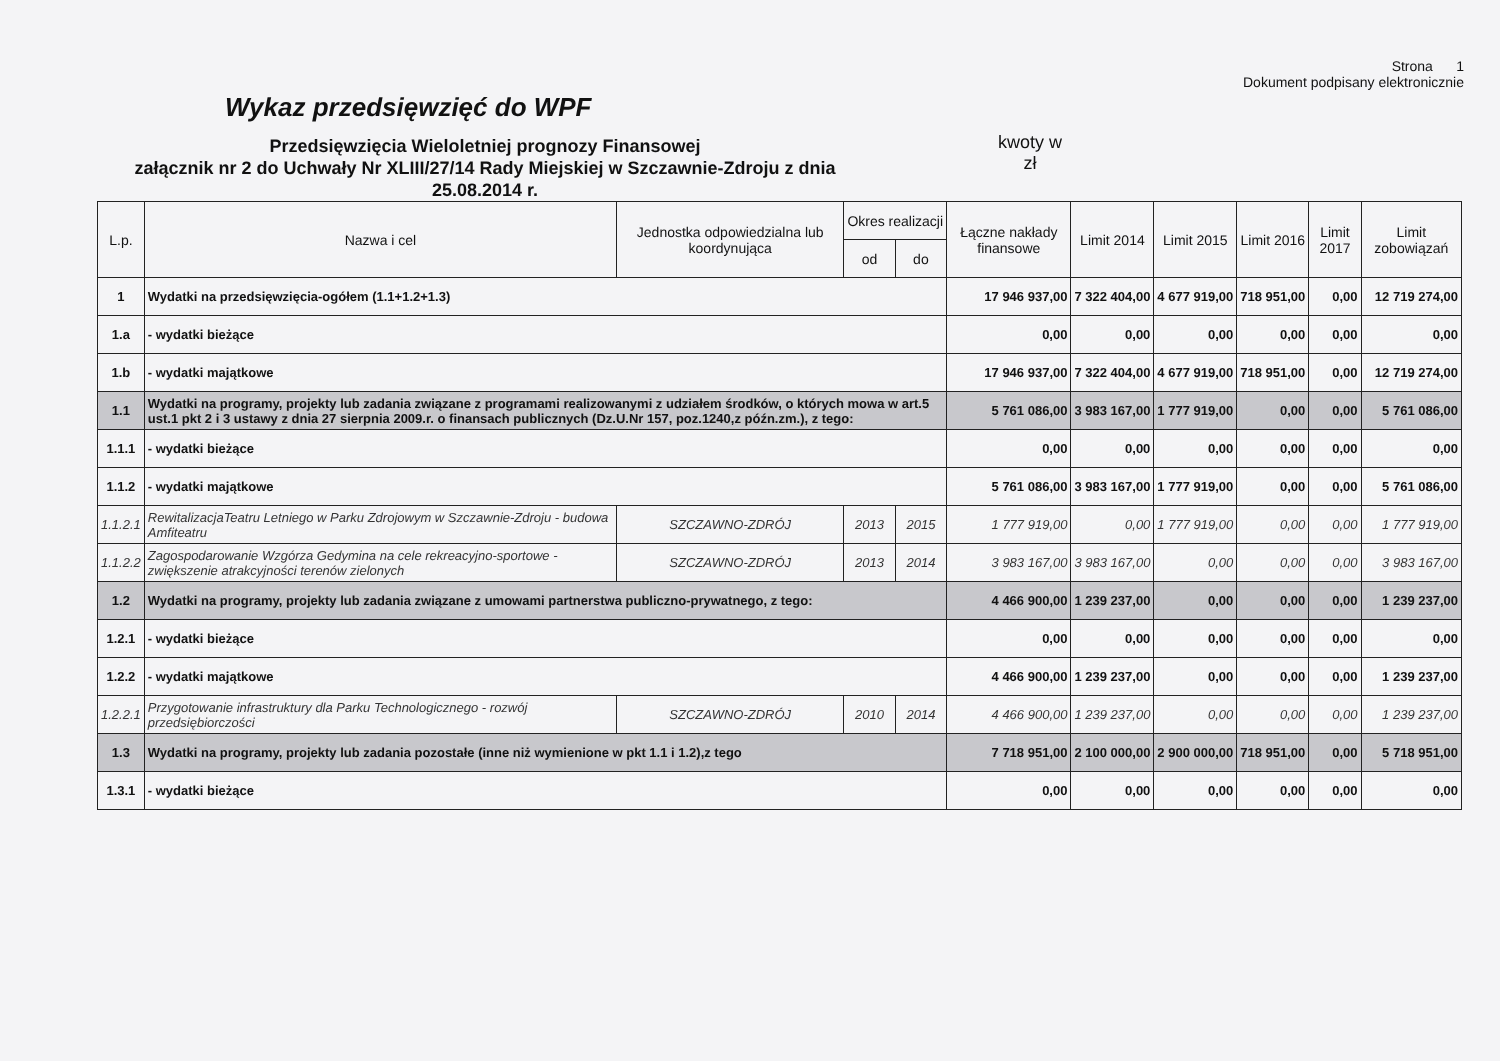Strona 1
Dokument podpisany elektronicznie
Wykaz przedsięwzięć do WPF
Przedsięwzięcia Wieloletniej prognozy Finansowej
załącznik nr 2 do Uchwały Nr XLIII/27/14 Rady Miejskiej w Szczawnie-Zdroju z dnia 25.08.2014 r.
kwoty w
zł
| L.p. | Nazwa i cel | Jednostka odpowiedzialna lub koordynująca | Okres realizacji | | Łączne nakłady finansowe | Limit 2014 | Limit 2015 | Limit 2016 | Limit 2017 | Limit zobowiązań |
| --- | --- | --- | --- | --- | --- | --- | --- | --- | --- | --- |
| | | | od | do | | | | | | |
| 1 | Wydatki na przedsięwzięcia-ogółem (1.1+1.2+1.3) | | | | 17 946 937,00 | 7 322 404,00 | 4 677 919,00 | 718 951,00 | 0,00 | 12 719 274,00 |
| 1.a | - wydatki bieżące | | | | 0,00 | 0,00 | 0,00 | 0,00 | 0,00 | 0,00 |
| 1.b | - wydatki majątkowe | | | | 17 946 937,00 | 7 322 404,00 | 4 677 919,00 | 718 951,00 | 0,00 | 12 719 274,00 |
| 1.1 | Wydatki na programy, projekty lub zadania związane z programami realizowanymi z udziałem środków, o których mowa w art.5 ust.1 pkt 2 i 3 ustawy z dnia 27 sierpnia 2009.r. o finansach publicznych (Dz.U.Nr 157, poz.1240,z późn.zm.), z tego: | | | | 5 761 086,00 | 3 983 167,00 | 1 777 919,00 | 0,00 | 0,00 | 5 761 086,00 |
| 1.1.1 | - wydatki bieżące | | | | 0,00 | 0,00 | 0,00 | 0,00 | 0,00 | 0,00 |
| 1.1.2 | - wydatki majątkowe | | | | 5 761 086,00 | 3 983 167,00 | 1 777 919,00 | 0,00 | 0,00 | 5 761 086,00 |
| 1.1.2.1 | RewitalizacjaTeatru Letniego w Parku Zdrojowym w Szczawnie-Zdroju - budowa Amfiteatru | SZCZAWNO-ZDRÓJ | 2013 | 2015 | 1 777 919,00 | 0,00 | 1 777 919,00 | 0,00 | 0,00 | 1 777 919,00 |
| 1.1.2.2 | Zagospodarowanie Wzgórza Gedymina na cele rekreacyjno-sportowe - zwiększenie atrakcyjności terenów zielonych | SZCZAWNO-ZDRÓJ | 2013 | 2014 | 3 983 167,00 | 3 983 167,00 | 0,00 | 0,00 | 0,00 | 3 983 167,00 |
| 1.2 | Wydatki na programy, projekty lub zadania związane z umowami partnerstwa publiczno-prywatnego, z tego: | | | | 4 466 900,00 | 1 239 237,00 | 0,00 | 0,00 | 0,00 | 1 239 237,00 |
| 1.2.1 | - wydatki bieżące | | | | 0,00 | 0,00 | 0,00 | 0,00 | 0,00 | 0,00 |
| 1.2.2 | - wydatki majątkowe | | | | 4 466 900,00 | 1 239 237,00 | 0,00 | 0,00 | 0,00 | 1 239 237,00 |
| 1.2.2.1 | Przygotowanie infrastruktury dla Parku Technologicznego - rozwój przedsiębiorczości | SZCZAWNO-ZDRÓJ | 2010 | 2014 | 4 466 900,00 | 1 239 237,00 | 0,00 | 0,00 | 0,00 | 1 239 237,00 |
| 1.3 | Wydatki na programy, projekty lub zadania pozostałe (inne niż wymienione w pkt 1.1 i 1.2),z tego | | | | 7 718 951,00 | 2 100 000,00 | 2 900 000,00 | 718 951,00 | 0,00 | 5 718 951,00 |
| 1.3.1 | - wydatki bieżące | | | | 0,00 | 0,00 | 0,00 | 0,00 | 0,00 | 0,00 |